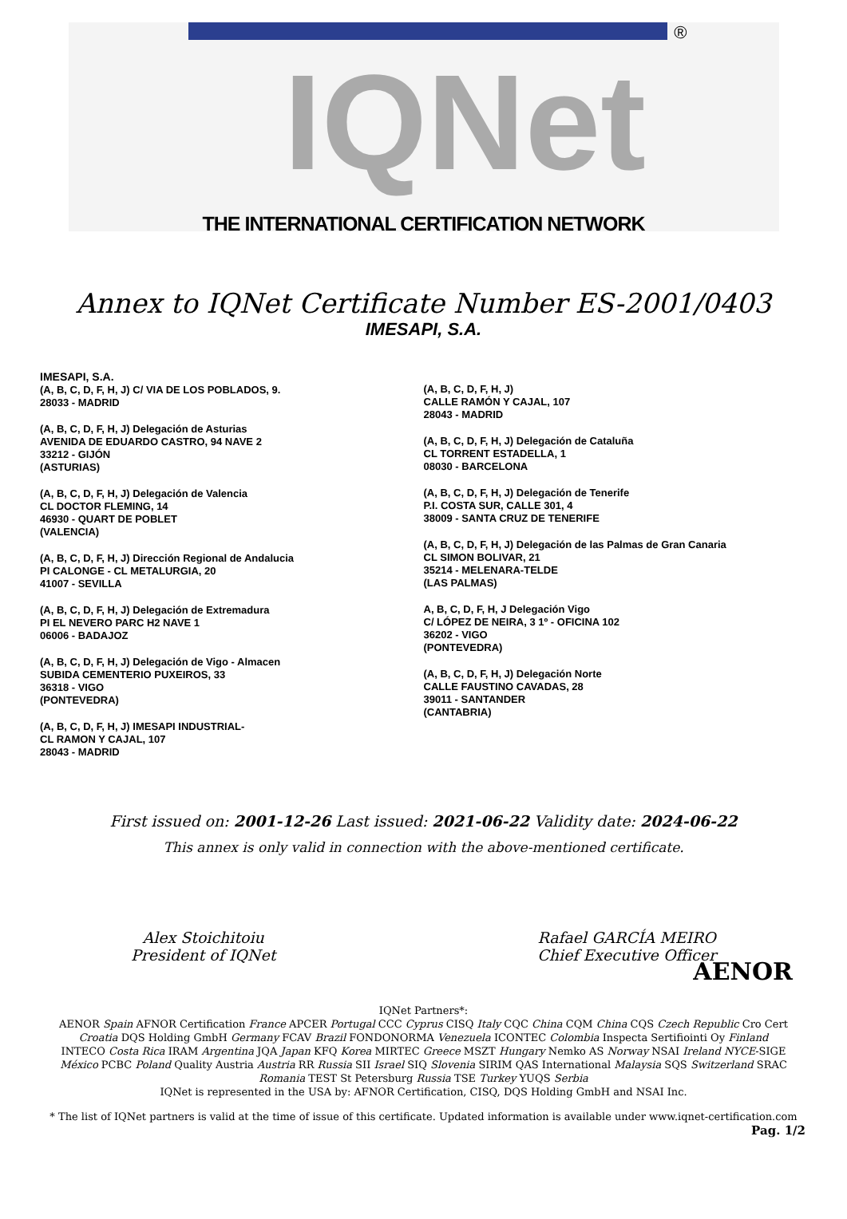®
IQNet
THE INTERNATIONAL CERTIFICATION NETWORK
Annex to IQNet Certificate Number ES-2001/0403
IMESAPI, S.A.
IMESAPI, S.A.
(A, B, C, D, F, H, J) C/ VIA DE LOS POBLADOS, 9.
28033 - MADRID
(A, B, C, D, F, H, J) Delegación de Asturias
AVENIDA DE EDUARDO CASTRO, 94 NAVE 2
33212 - GIJÓN
(ASTURIAS)
(A, B, C, D, F, H, J) Delegación de Valencia
CL DOCTOR FLEMING, 14
46930 - QUART DE POBLET
(VALENCIA)
(A, B, C, D, F, H, J) Dirección Regional de Andalucia
PI CALONGE - CL METALURGIA, 20
41007 - SEVILLA
(A, B, C, D, F, H, J) Delegación de Extremadura
PI EL NEVERO PARC H2 NAVE 1
06006 - BADAJOZ
(A, B, C, D, F, H, J) Delegación de Vigo - Almacen
SUBIDA CEMENTERIO PUXEIROS, 33
36318 - VIGO
(PONTEVEDRA)
(A, B, C, D, F, H, J) IMESAPI INDUSTRIAL-
CL RAMON Y CAJAL, 107
28043 - MADRID
(A, B, C, D, F, H, J)
CALLE RAMÓN Y CAJAL, 107
28043 - MADRID
(A, B, C, D, F, H, J) Delegación de Cataluña
CL TORRENT ESTADELLA, 1
08030 - BARCELONA
(A, B, C, D, F, H, J) Delegación de Tenerife
P.I. COSTA SUR, CALLE 301, 4
38009 - SANTA CRUZ DE TENERIFE
(A, B, C, D, F, H, J) Delegación de las Palmas de Gran Canaria
CL SIMON BOLIVAR, 21
35214 - MELENARA-TELDE
(LAS PALMAS)
A, B, C, D, F, H, J Delegación Vigo
C/ LÓPEZ DE NEIRA, 3 1º - OFICINA 102
36202 - VIGO
(PONTEVEDRA)
(A, B, C, D, F, H, J) Delegación Norte
CALLE FAUSTINO CAVADAS, 28
39011 - SANTANDER
(CANTABRIA)
First issued on: 2001-12-26 Last issued: 2021-06-22 Validity date: 2024-06-22
This annex is only valid in connection with the above-mentioned certificate.
Alex Stoichitoiu
President of IQNet
Rafael GARCÍA MEIRO
Chief Executive Officer
AENOR
IQNet Partners*:
AENOR Spain AFNOR Certification France APCER Portugal CCC Cyprus CISQ Italy CQC China CQM China CQS Czech Republic Cro Cert Croatia DQS Holding GmbH Germany FCAV Brazil FONDONORMA Venezuela ICONTEC Colombia Inspecta Sertifiointi Oy Finland INTECO Costa Rica IRAM Argentina JQA Japan KFQ Korea MIRTEC Greece MSZT Hungary Nemko AS Norway NSAI Ireland NYCE-SIGE México PCBC Poland Quality Austria Austria RR Russia SII Israel SIQ Slovenia SIRIM QAS International Malaysia SQS Switzerland SRAC Romania TEST St Petersburg Russia TSE Turkey YUQS Serbia
IQNet is represented in the USA by: AFNOR Certification, CISQ, DQS Holding GmbH and NSAI Inc.
* The list of IQNet partners is valid at the time of issue of this certificate. Updated information is available under www.iqnet-certification.com
Pag. 1/2